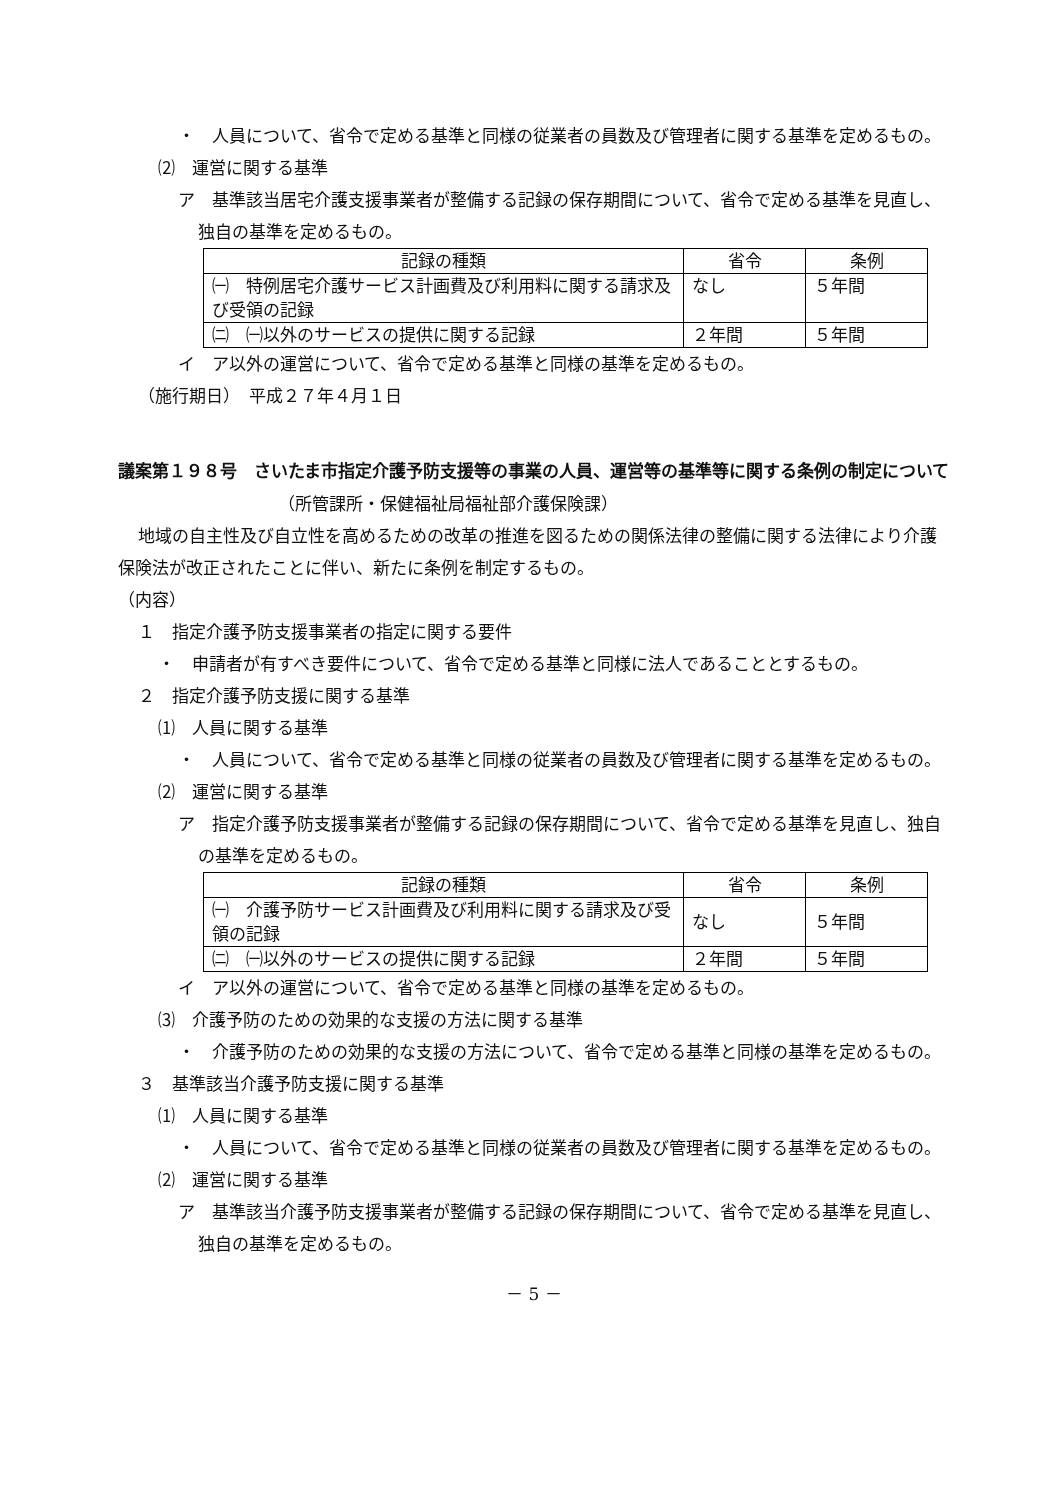・　人員について、省令で定める基準と同様の従業者の員数及び管理者に関する基準を定めるもの。
⑵　運営に関する基準
ア　基準該当居宅介護支援事業者が整備する記録の保存期間について、省令で定める基準を見直し、独自の基準を定めるもの。
| 記録の種類 | 省令 | 条例 |
| --- | --- | --- |
| ㈠ 特例居宅介護サービス計画費及び利用料に関する請求及び受領の記録 | なし | ５年間 |
| ㈡ ㈠以外のサービスの提供に関する記録 | ２年間 | ５年間 |
イ　ア以外の運営について、省令で定める基準と同様の基準を定めるもの。
（施行期日）　平成２７年４月１日
議案第１９８号　さいたま市指定介護予防支援等の事業の人員、運営等の基準等に関する条例の制定について
（所管課所・保健福祉局福祉部介護保険課）
地域の自主性及び自立性を高めるための改革の推進を図るための関係法律の整備に関する法律により介護保険法が改正されたことに伴い、新たに条例を制定するもの。
（内容）
１　指定介護予防支援事業者の指定に関する要件
・　申請者が有すべき要件について、省令で定める基準と同様に法人であることとするもの。
２　指定介護予防支援に関する基準
⑴　人員に関する基準
・　人員について、省令で定める基準と同様の従業者の員数及び管理者に関する基準を定めるもの。
⑵　運営に関する基準
ア　指定介護予防支援事業者が整備する記録の保存期間について、省令で定める基準を見直し、独自の基準を定めるもの。
| 記録の種類 | 省令 | 条例 |
| --- | --- | --- |
| ㈠ 介護予防サービス計画費及び利用料に関する請求及び受領の記録 | なし | ５年間 |
| ㈡ ㈠以外のサービスの提供に関する記録 | ２年間 | ５年間 |
イ　ア以外の運営について、省令で定める基準と同様の基準を定めるもの。
⑶　介護予防のための効果的な支援の方法に関する基準
・　介護予防のための効果的な支援の方法について、省令で定める基準と同様の基準を定めるもの。
３　基準該当介護予防支援に関する基準
⑴　人員に関する基準
・　人員について、省令で定める基準と同様の従業者の員数及び管理者に関する基準を定めるもの。
⑵　運営に関する基準
ア　基準該当介護予防支援事業者が整備する記録の保存期間について、省令で定める基準を見直し、独自の基準を定めるもの。
－ 5 －